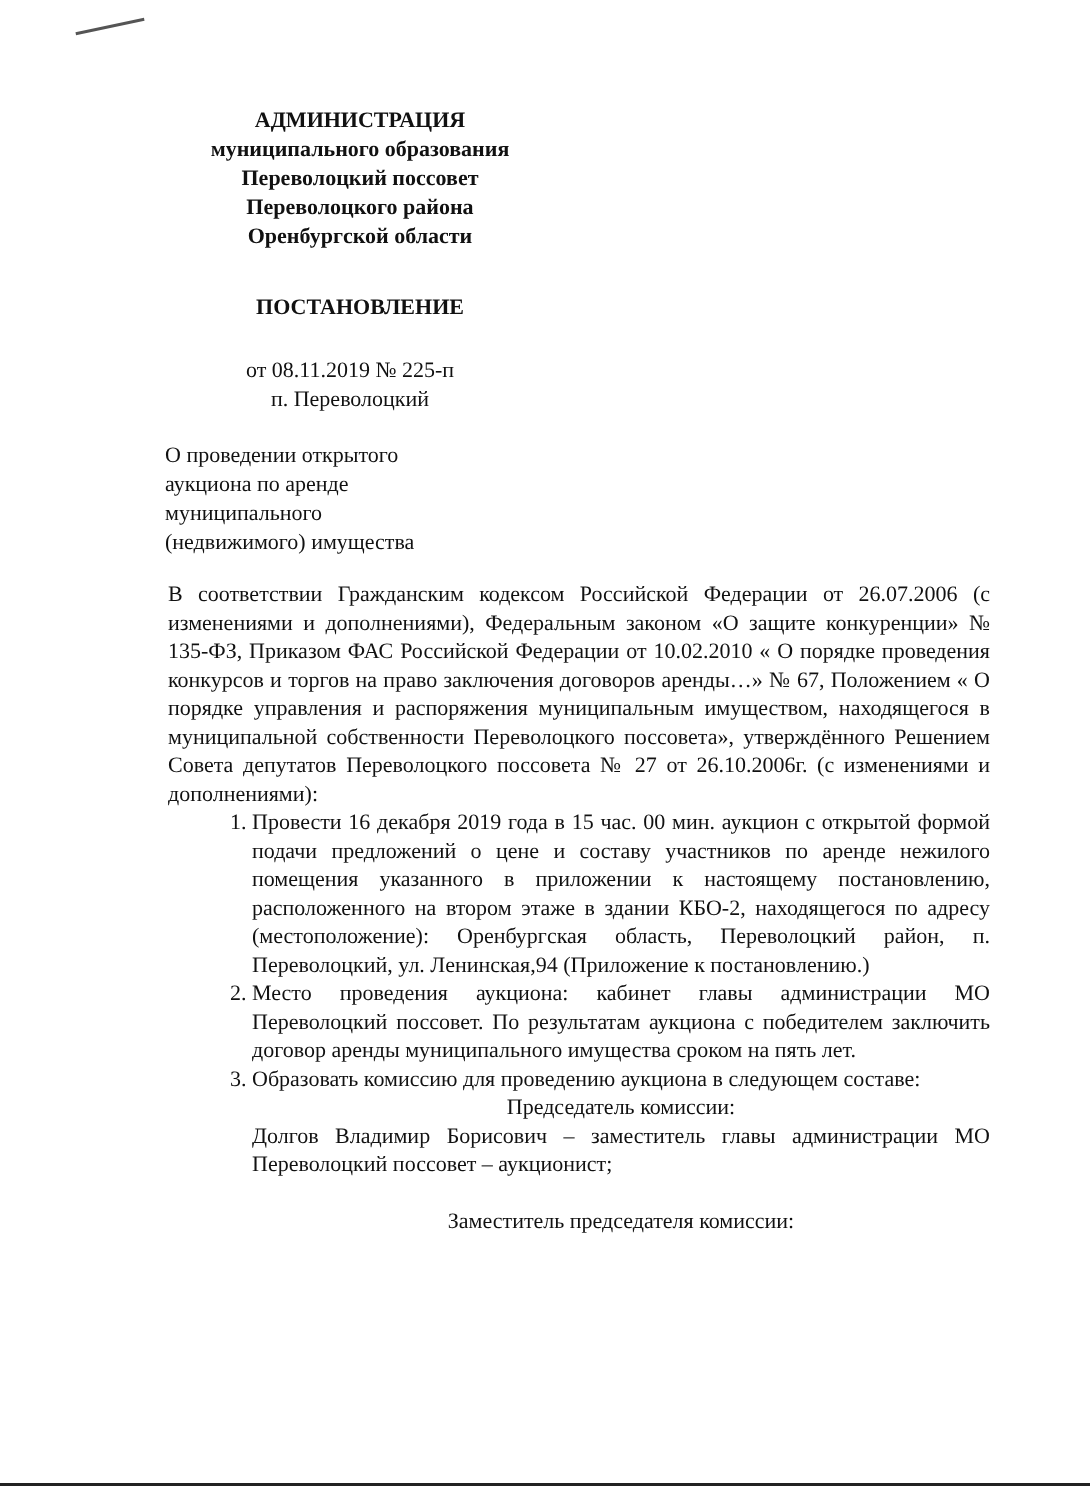АДМИНИСТРАЦИЯ
муниципального образования
Переволоцкий поссовет
Переволоцкого района
Оренбургской области
ПОСТАНОВЛЕНИЕ
от 08.11.2019 № 225-п
п. Переволоцкий
О проведении открытого
аукциона по аренде
муниципального
(недвижимого) имущества
В соответствии Гражданским кодексом Российской Федерации от 26.07.2006 (с изменениями и дополнениями), Федеральным законом «О защите конкуренции» № 135-ФЗ, Приказом ФАС Российской Федерации от 10.02.2010 « О порядке проведения конкурсов и торгов на право заключения договоров аренды…» № 67, Положением « О порядке управления и распоряжения муниципальным имуществом, находящегося в муниципальной собственности Переволоцкого поссовета», утверждённого Решением Совета депутатов Переволоцкого поссовета № 27 от 26.10.2006г. (с изменениями и дополнениями):
1. Провести 16 декабря 2019 года в 15 час. 00 мин. аукцион с открытой формой подачи предложений о цене и составу участников по аренде нежилого помещения указанного в приложении к настоящему постановлению, расположенного на втором этаже в здании КБО-2, находящегося по адресу (местоположение): Оренбургская область, Переволоцкий район, п. Переволоцкий, ул. Ленинская,94 (Приложение к постановлению.)
2. Место проведения аукциона: кабинет главы администрации МО Переволоцкий поссовет. По результатам аукциона с победителем заключить договор аренды муниципального имущества сроком на пять лет.
3. Образовать комиссию для проведению аукциона в следующем составе:
Председатель комиссии:
Долгов Владимир Борисович – заместитель главы администрации МО Переволоцкий поссовет – аукционист;
Заместитель председателя комиссии: